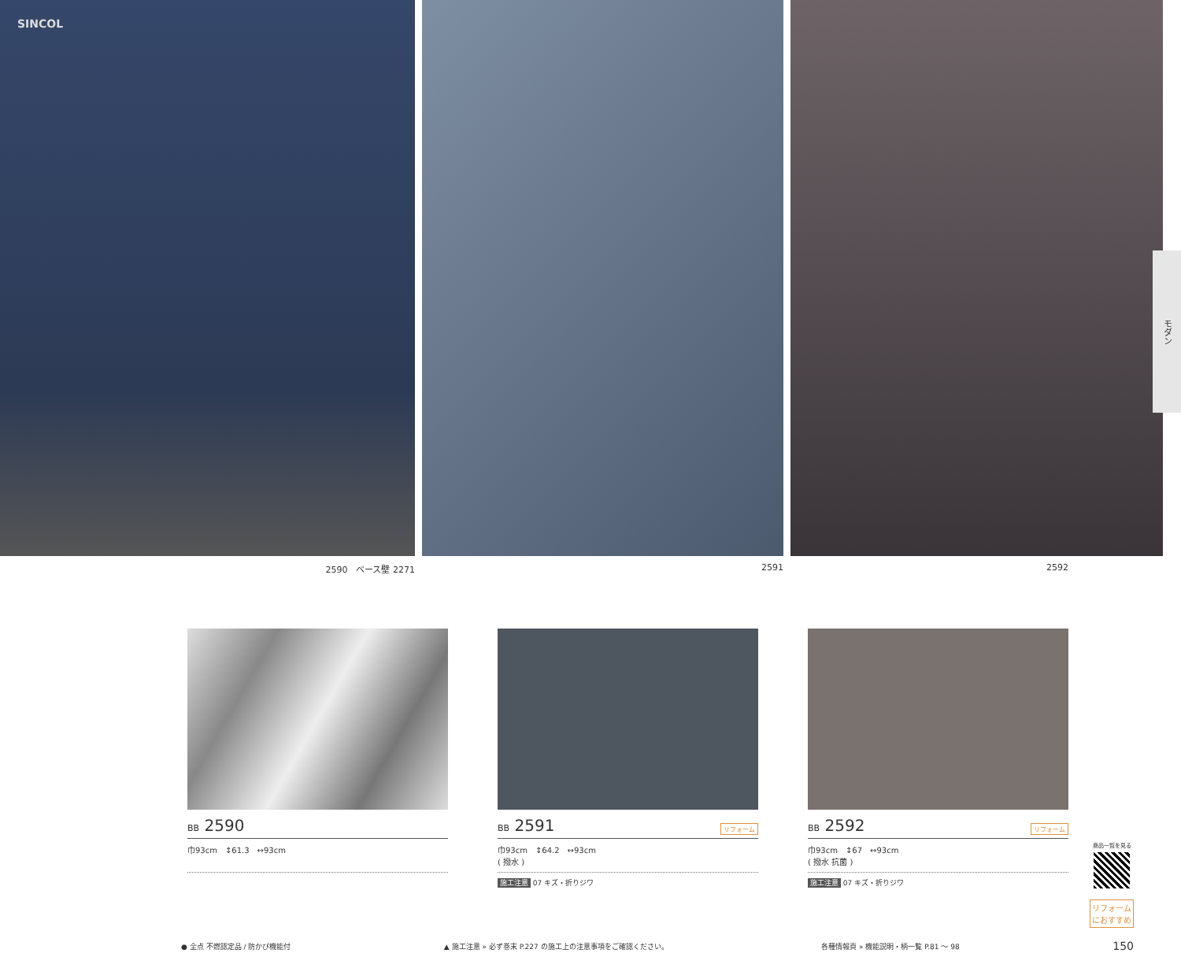SINCOL
2590　ベース壁 2271 2591 2592
モダン
BB 2590
巾93cm　↕61.3　↔93cm
BB 2591 リフォーム
巾93cm　↕64.2　↔93cm
( 撥水 )
施工注意 07 キズ・折りジワ
BB 2592 リフォーム
巾93cm　↕67　↔93cm
( 撥水 抗菌 )
施工注意 07 キズ・折りジワ
商品一覧を見る
リフォーム
におすすめ
● 全点 不燃認定品 / 防かび機能付 ▲ 施工注意 » 必ず巻末 P.227 の施工上の注意事項をご確認ください。 各種情報頁 » 機能説明・柄一覧 P.81 ～ 98 150